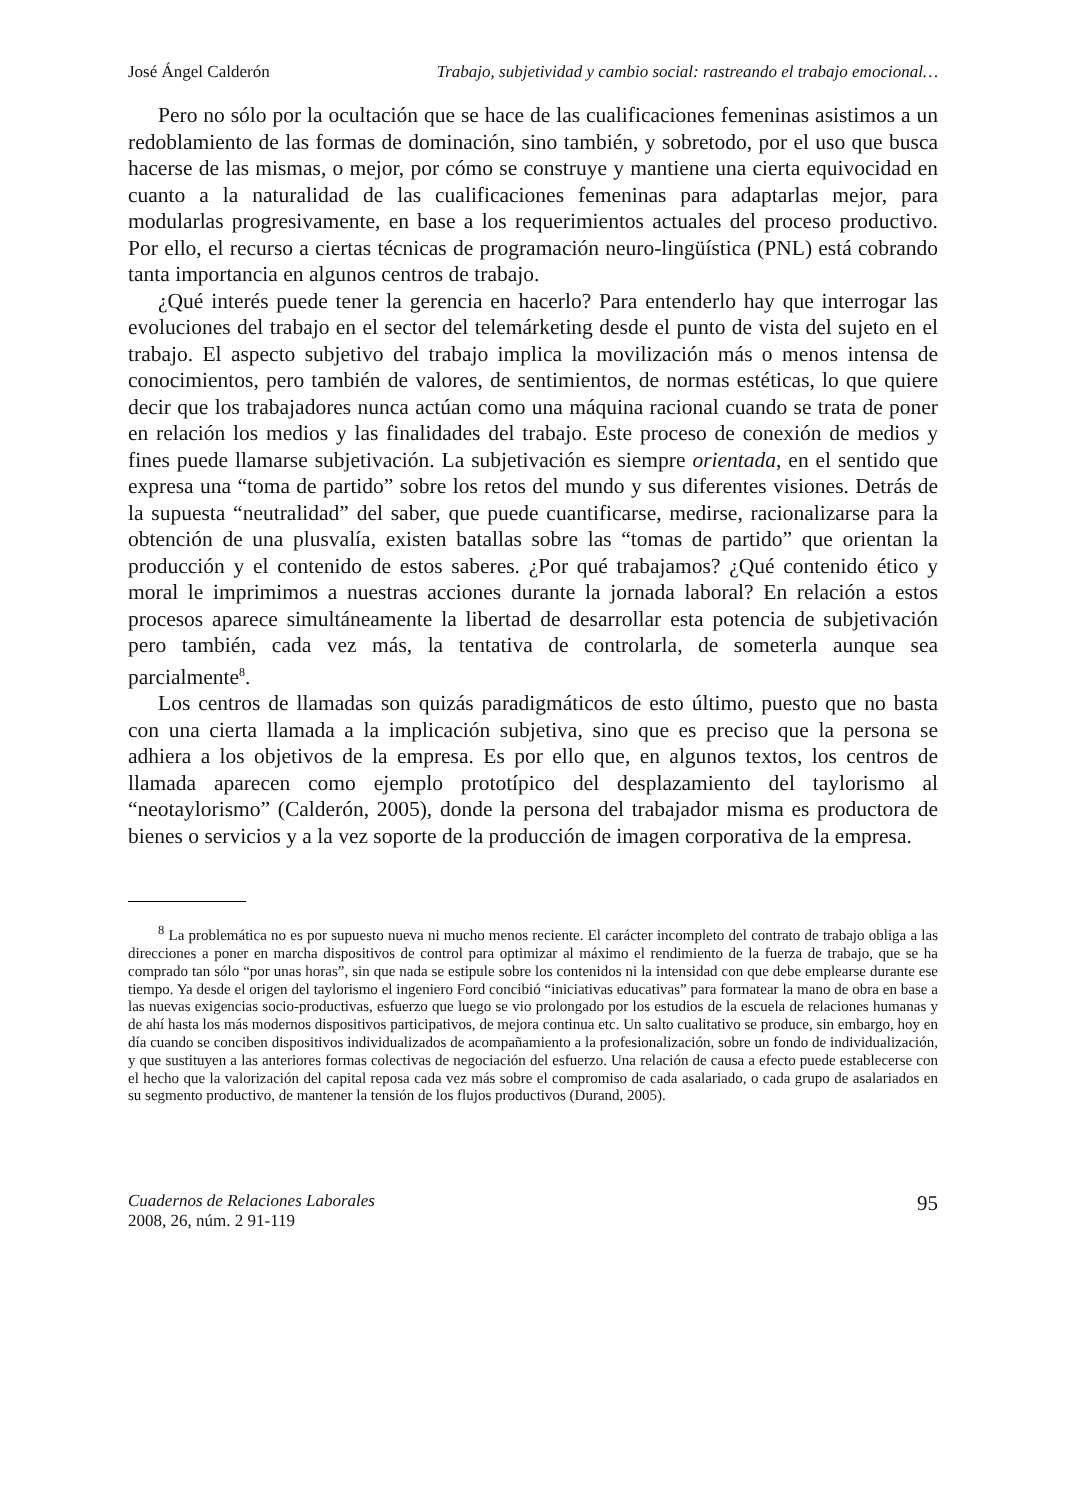José Ángel Calderón Trabajo, subjetividad y cambio social: rastreando el trabajo emocional…
Pero no sólo por la ocultación que se hace de las cualificaciones femeninas asistimos a un redoblamiento de las formas de dominación, sino también, y sobretodo, por el uso que busca hacerse de las mismas, o mejor, por cómo se construye y mantiene una cierta equivocidad en cuanto a la naturalidad de las cualificaciones femeninas para adaptarlas mejor, para modularlas progresivamente, en base a los requerimientos actuales del proceso productivo. Por ello, el recurso a ciertas técnicas de programación neuro-lingüística (PNL) está cobrando tanta importancia en algunos centros de trabajo.
¿Qué interés puede tener la gerencia en hacerlo? Para entenderlo hay que interrogar las evoluciones del trabajo en el sector del telemárketing desde el punto de vista del sujeto en el trabajo. El aspecto subjetivo del trabajo implica la movilización más o menos intensa de conocimientos, pero también de valores, de sentimientos, de normas estéticas, lo que quiere decir que los trabajadores nunca actúan como una máquina racional cuando se trata de poner en relación los medios y las finalidades del trabajo. Este proceso de conexión de medios y fines puede llamarse subjetivación. La subjetivación es siempre orientada, en el sentido que expresa una “toma de partido” sobre los retos del mundo y sus diferentes visiones. Detrás de la supuesta “neutralidad” del saber, que puede cuantificarse, medirse, racionalizarse para la obtención de una plusvalía, existen batallas sobre las “tomas de partido” que orientan la producción y el contenido de estos saberes. ¿Por qué trabajamos? ¿Qué contenido ético y moral le imprimimos a nuestras acciones durante la jornada laboral? En relación a estos procesos aparece simultáneamente la libertad de desarrollar esta potencia de subjetivación pero también, cada vez más, la tentativa de controlarla, de someterla aunque sea parcialmente<sup>8</sup>.
Los centros de llamadas son quizás paradigmáticos de esto último, puesto que no basta con una cierta llamada a la implicación subjetiva, sino que es preciso que la persona se adhiera a los objetivos de la empresa. Es por ello que, en algunos textos, los centros de llamada aparecen como ejemplo prototípico del desplazamiento del taylorismo al “neotaylorismo” (Calderón, 2005), donde la persona del trabajador misma es productora de bienes o servicios y a la vez soporte de la producción de imagen corporativa de la empresa.
<sup>8</sup> La problemática no es por supuesto nueva ni mucho menos reciente. El carácter incompleto del contrato de trabajo obliga a las direcciones a poner en marcha dispositivos de control para optimizar al máximo el rendimiento de la fuerza de trabajo, que se ha comprado tan sólo “por unas horas”, sin que nada se estipule sobre los contenidos ni la intensidad con que debe emplearse durante ese tiempo. Ya desde el origen del taylorismo el ingeniero Ford concibió “iniciativas educativas” para formatear la mano de obra en base a las nuevas exigencias socio-productivas, esfuerzo que luego se vio prolongado por los estudios de la escuela de relaciones humanas y de ahí hasta los más modernos dispositivos participativos, de mejora continua etc. Un salto cualitativo se produce, sin embargo, hoy en día cuando se conciben dispositivos individualizados de acompañamiento a la profesionalización, sobre un fondo de individualización, y que sustituyen a las anteriores formas colectivas de negociación del esfuerzo. Una relación de causa a efecto puede establecerse con el hecho que la valorización del capital reposa cada vez más sobre el compromiso de cada asalariado, o cada grupo de asalariados en su segmento productivo, de mantener la tensión de los flujos productivos (Durand, 2005).
Cuadernos de Relaciones Laborales
2008, 26, núm. 2 91-119
95